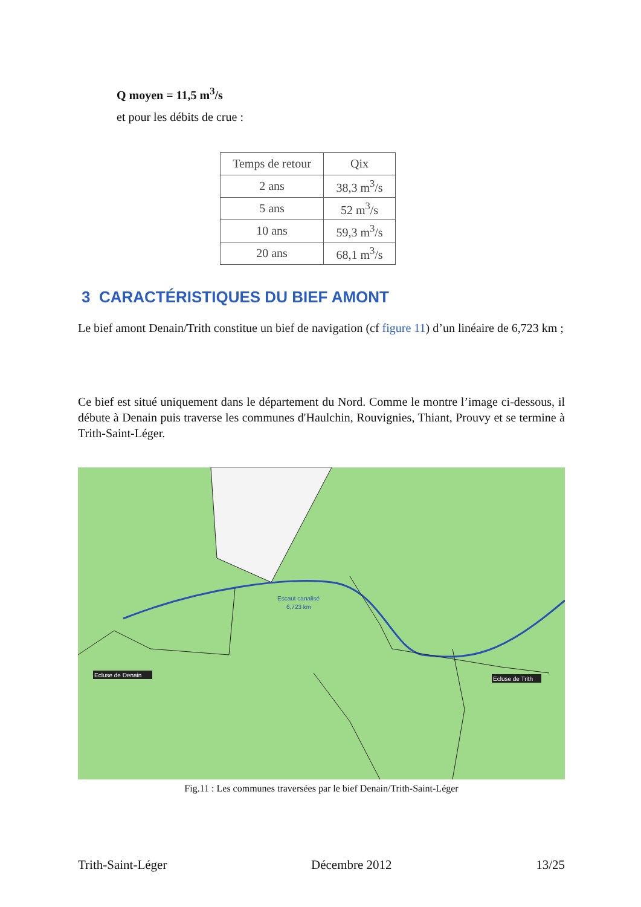Q moyen = 11,5 m<sup>3</sup>/s
et pour les débits de crue :
| Temps de retour | Qix |
| --- | --- |
| 2 ans | 38,3 m<sup>3</sup>/s |
| 5 ans | 52 m<sup>3</sup>/s |
| 10 ans | 59,3 m<sup>3</sup>/s |
| 20 ans | 68,1 m<sup>3</sup>/s |
3 CARACTÉRISTIQUES DU BIEF AMONT
Le bief amont Denain/Trith constitue un bief de navigation (cf figure 11) d’un linéaire de 6,723 km ;
Ce bief est situé uniquement dans le département du Nord. Comme le montre l’image ci-dessous, il débute à Denain puis traverse les communes d'Haulchin, Rouvignies, Thiant, Prouvy et se termine à Trith-Saint-Léger.
Escaut canalisé
6,723 km
Ecluse de Denain
Ecluse de Trith
Fig.11 : Les communes traversées par le bief Denain/Trith-Saint-Léger
Trith-Saint-Léger Décembre 2012 13/25